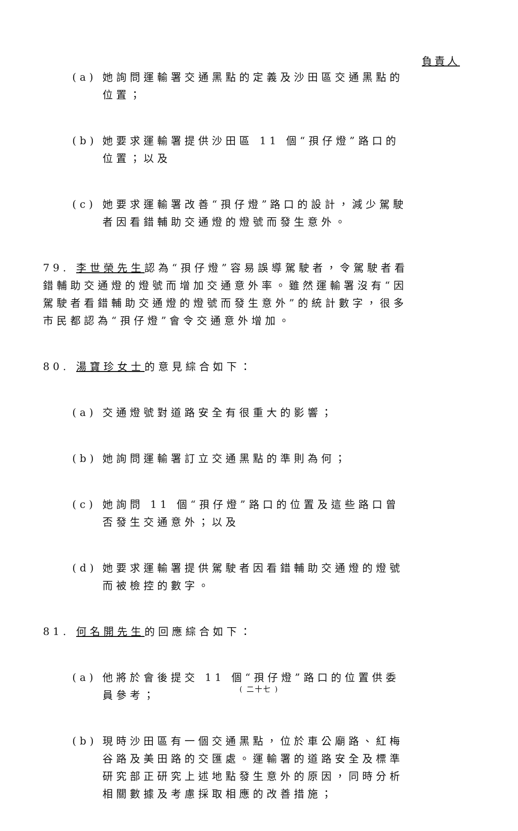負責人
(a) 她詢問運輸署交通黑點的定義及沙田區交通黑點的位置；
(b) 她要求運輸署提供沙田區 11 個“孭仔燈”路口的位置；以及
(c) 她要求運輸署改善“孭仔燈”路口的設計，減少駕駛者因看錯輔助交通燈的燈號而發生意外。
79. 李世榮先生認為“孭仔燈”容易誤導駕駛者，令駕駛者看錯輔助交通燈的燈號而增加交通意外率。雖然運輸署沒有“因駕駛者看錯輔助交通燈的燈號而發生意外”的統計數字，很多市民都認為“孭仔燈”會令交通意外增加。
80. 湯寶珍女士的意見綜合如下：
(a) 交通燈號對道路安全有很重大的影響；
(b) 她詢問運輸署訂立交通黑點的準則為何；
(c) 她詢問 11 個“孭仔燈”路口的位置及這些路口曾否發生交通意外；以及
(d) 她要求運輸署提供駕駛者因看錯輔助交通燈的燈號而被檢控的數字。
81. 何名開先生的回應綜合如下：
(a) 他將於會後提交 11 個“孭仔燈”路口的位置供委員參考；
(b) 現時沙田區有一個交通黑點，位於車公廟路、紅梅谷路及美田路的交匯處。運輸署的道路安全及標準研究部正研究上述地點發生意外的原因，同時分析相關數據及考慮採取相應的改善措施；
( 二十七 )